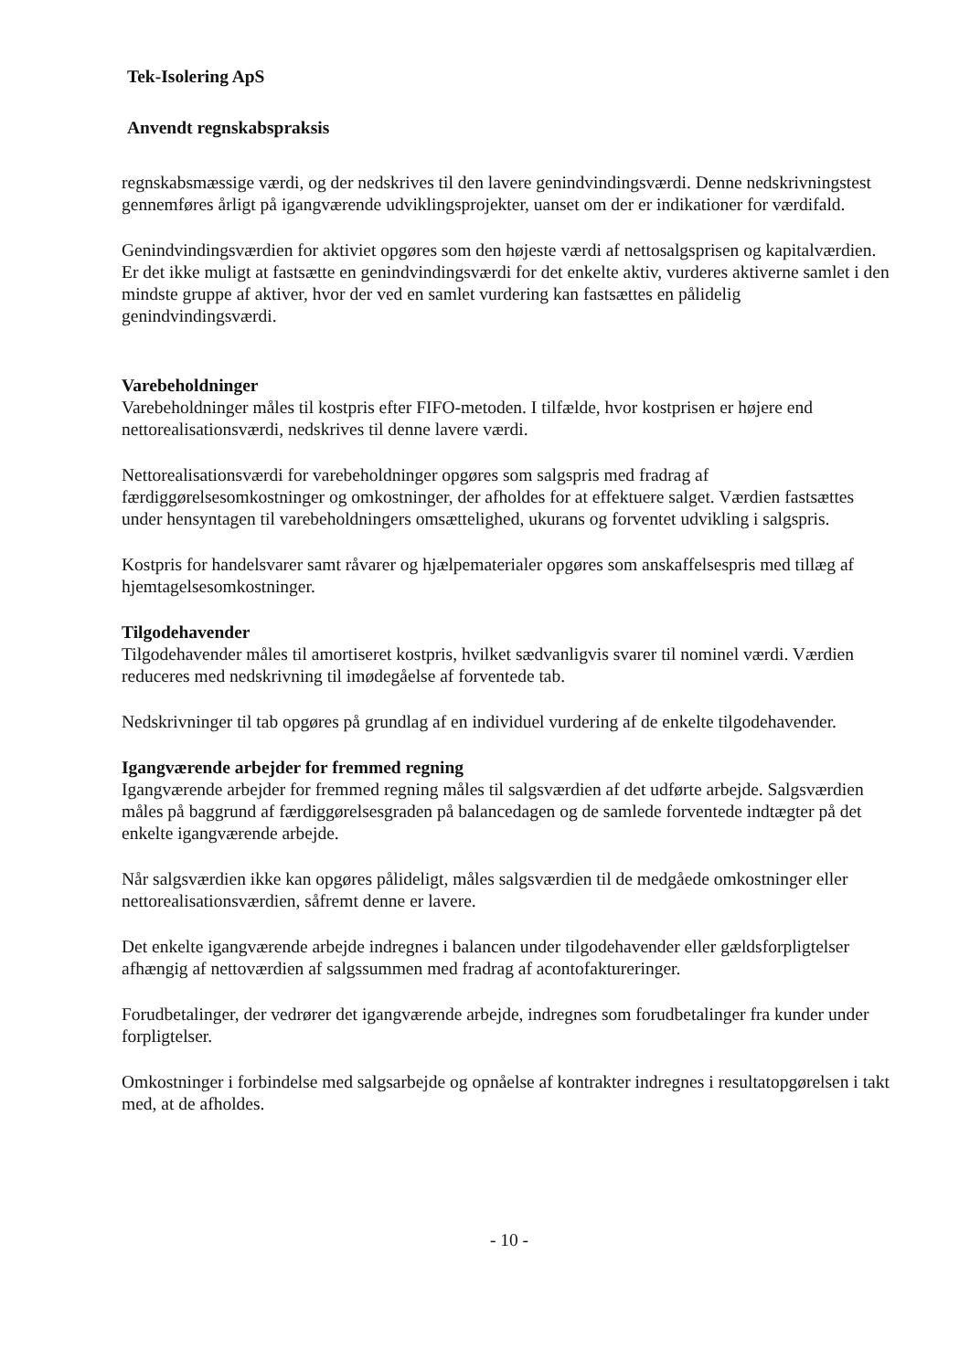Tek-Isolering ApS
Anvendt regnskabspraksis
regnskabsmæssige værdi, og der nedskrives til den lavere genindvindingsværdi. Denne nedskrivningstest gennemføres årligt på igangværende udviklingsprojekter, uanset om der er indikationer for værdifald.
Genindvindingsværdien for aktiviet opgøres som den højeste værdi af nettosalgsprisen og kapitalværdien. Er det ikke muligt at fastsætte en genindvindingsværdi for det enkelte aktiv, vurderes aktiverne samlet i den mindste gruppe af aktiver, hvor der ved en samlet vurdering kan fastsættes en pålidelig genindvindingsværdi.
Varebeholdninger
Varebeholdninger måles til kostpris efter FIFO-metoden. I tilfælde, hvor kostprisen er højere end nettorealisationsværdi, nedskrives til denne lavere værdi.
Nettorealisationsværdi for varebeholdninger opgøres som salgspris med fradrag af færdiggørelsesomkostninger og omkostninger, der afholdes for at effektuere salget. Værdien fastsættes under hensyntagen til varebeholdningers omsættelighed, ukurans og forventet udvikling i salgspris.
Kostpris for handelsvarer samt råvarer og hjælpematerialer opgøres som anskaffelsespris med tillæg af hjemtagelsesomkostninger.
Tilgodehavender
Tilgodehavender måles til amortiseret kostpris, hvilket sædvanligvis svarer til nominel værdi. Værdien reduceres med nedskrivning til imødegåelse af forventede tab.
Nedskrivninger til tab opgøres på grundlag af en individuel vurdering af de enkelte tilgodehavender.
Igangværende arbejder for fremmed regning
Igangværende arbejder for fremmed regning måles til salgsværdien af det udførte arbejde. Salgsværdien måles på baggrund af færdiggørelsesgraden på balancedagen og de samlede forventede indtægter på det enkelte igangværende arbejde.
Når salgsværdien ikke kan opgøres pålideligt, måles salgsværdien til de medgåede omkostninger eller nettorealisationsværdien, såfremt denne er lavere.
Det enkelte igangværende arbejde indregnes i balancen under tilgodehavender eller gældsforpligtelser afhængig af nettoværdien af salgssummen med fradrag af acontofaktureringer.
Forudbetalinger, der vedrører det igangværende arbejde, indregnes som forudbetalinger fra kunder under forpligtelser.
Omkostninger i forbindelse med salgsarbejde og opnåelse af kontrakter indregnes i resultatopgørelsen i takt med, at de afholdes.
- 10 -